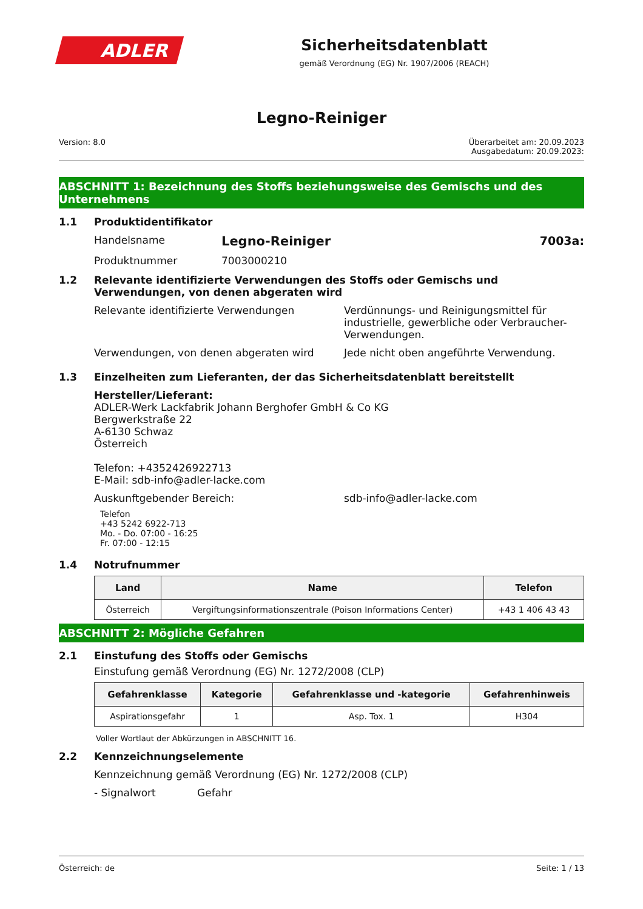ADLER
Sicherheitsdatenblatt
gemäß Verordnung (EG) Nr. 1907/2006 (REACH)
Legno-Reiniger
Version: 8.0 Überarbeitet am: 20.09.2023
Ausgabedatum: 20.09.2023:
ABSCHNITT 1: Bezeichnung des Stoffs beziehungsweise des Gemischs und des Unternehmens
1.1 Produktidentifikator
Handelsname Legno-Reiniger 7003a:
Produktnummer 7003000210
1.2 Relevante identifizierte Verwendungen des Stoffs oder Gemischs und Verwendungen, von denen abgeraten wird
Relevante identifizierte Verwendungen Verdünnungs- und Reinigungsmittel für industrielle, gewerbliche oder Verbraucher-Verwendungen.
Verwendungen, von denen abgeraten wird Jede nicht oben angeführte Verwendung.
1.3 Einzelheiten zum Lieferanten, der das Sicherheitsdatenblatt bereitstellt
Hersteller/Lieferant:
ADLER-Werk Lackfabrik Johann Berghofer GmbH & Co KG
Bergwerkstraße 22
A-6130 Schwaz
Österreich
Telefon: +4352426922713
E-Mail: sdb-info@adler-lacke.com
Auskunftgebender Bereich: sdb-info@adler-lacke.com
Telefon
+43 5242 6922-713
Mo. - Do. 07:00 - 16:25
Fr. 07:00 - 12:15
1.4 Notrufnummer
| Land | Name | Telefon |
| --- | --- | --- |
| Österreich | Vergiftungsinformationszentrale (Poison Informations Center) | +43 1 406 43 43 |
ABSCHNITT 2: Mögliche Gefahren
2.1 Einstufung des Stoffs oder Gemischs
Einstufung gemäß Verordnung (EG) Nr. 1272/2008 (CLP)
| Gefahrenklasse | Kategorie | Gefahrenklasse und -kategorie | Gefahrenhinweis |
| --- | --- | --- | --- |
| Aspirationsgefahr | 1 | Asp. Tox. 1 | H304 |
Voller Wortlaut der Abkürzungen in ABSCHNITT 16.
2.2 Kennzeichnungselemente
Kennzeichnung gemäß Verordnung (EG) Nr. 1272/2008 (CLP)
- Signalwort Gefahr
Österreich: de Seite: 1 / 13